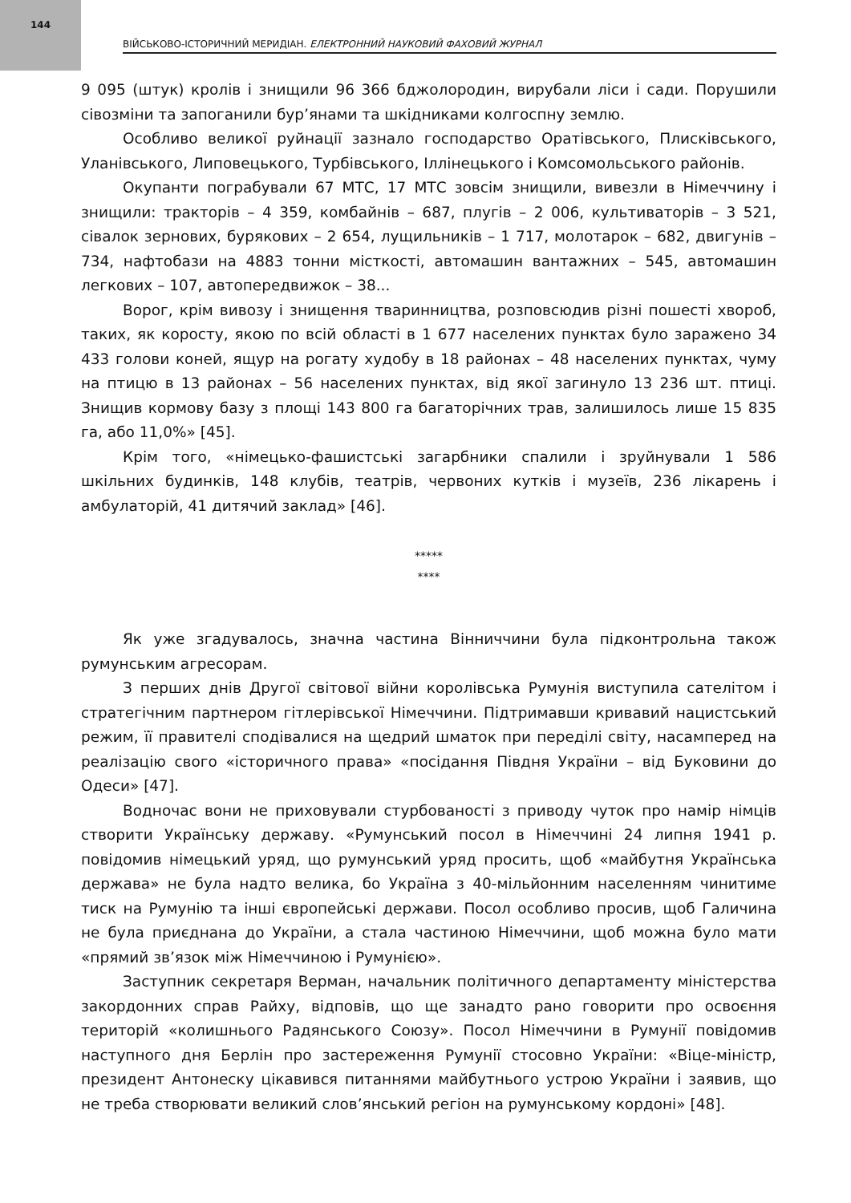144
ВІЙСЬКОВО-ІСТОРИЧНИЙ МЕРИДІАН. ЕЛЕКТРОННИЙ НАУКОВИЙ ФАХОВИЙ ЖУРНАЛ
9 095 (штук) кролів і знищили 96 366 бджолородин, вирубали ліси і сади. Порушили сівозміни та запоганили бур’янами та шкідниками колгоспну землю.
Особливо великої руйнації зазнало господарство Оратівського, Плисківського, Уланівського, Липовецького, Турбівського, Іллінецького і Комсомольського районів.
Окупанти пограбували 67 МТС, 17 МТС зовсім знищили, вивезли в Німеччину і знищили: тракторів – 4 359, комбайнів – 687, плугів – 2 006, культиваторів – 3 521, сівалок зернових, бурякових – 2 654, лущильників – 1 717, молотарок – 682, двигунів – 734, нафтобази на 4883 тонни місткості, автомашин вантажних – 545, автомашин легкових – 107, автопередвижок – 38...
Ворог, крім вивозу і знищення тваринництва, розповсюдив різні пошесті хвороб, таких, як коросту, якою по всій області в 1 677 населених пунктах було заражено 34 433 голови коней, ящур на рогату худобу в 18 районах – 48 населених пунктах, чуму на птицю в 13 районах – 56 населених пунктах, від якої загинуло 13 236 шт. птиці. Знищив кормову базу з площі 143 800 га багаторічних трав, залишилось лише 15 835 га, або 11,0%» [45].
Крім того, «німецько-фашистські загарбники спалили і зруйнували 1 586 шкільних будинків, 148 клубів, театрів, червоних кутків і музеїв, 236 лікарень і амбулаторій, 41 дитячий заклад» [46].
*****
****
Як уже згадувалось, значна частина Вінниччини була підконтрольна також румунським агресорам.
З перших днів Другої світової війни королівська Румунія виступила сателітом і стратегічним партнером гітлерівської Німеччини. Підтримавши кривавий нацистський режим, її правителі сподівалися на щедрий шматок при переділі світу, насамперед на реалізацію свого «історичного права» «посідання Півдня України – від Буковини до Одеси» [47].
Водночас вони не приховували стурбованості з приводу чуток про намір німців створити Українську державу. «Румунський посол в Німеччині 24 липня 1941 р. повідомив німецький уряд, що румунський уряд просить, щоб «майбутня Українська держава» не була надто велика, бо Україна з 40-мільйонним населенням чинитиме тиск на Румунію та інші європейські держави. Посол особливо просив, щоб Галичина не була приєднана до України, а стала частиною Німеччини, щоб можна було мати «прямий зв’язок між Німеччиною і Румунією».
Заступник секретаря Верман, начальник політичного департаменту міністерства закордонних справ Райху, відповів, що ще занадто рано говорити про освоєння територій «колишнього Радянського Союзу». Посол Німеччини в Румунії повідомив наступного дня Берлін про застереження Румунії стосовно України: «Віце-міністр, президент Антонеску цікавився питаннями майбутнього устрою України і заявив, що не треба створювати великий слов’янський регіон на румунському кордоні» [48].